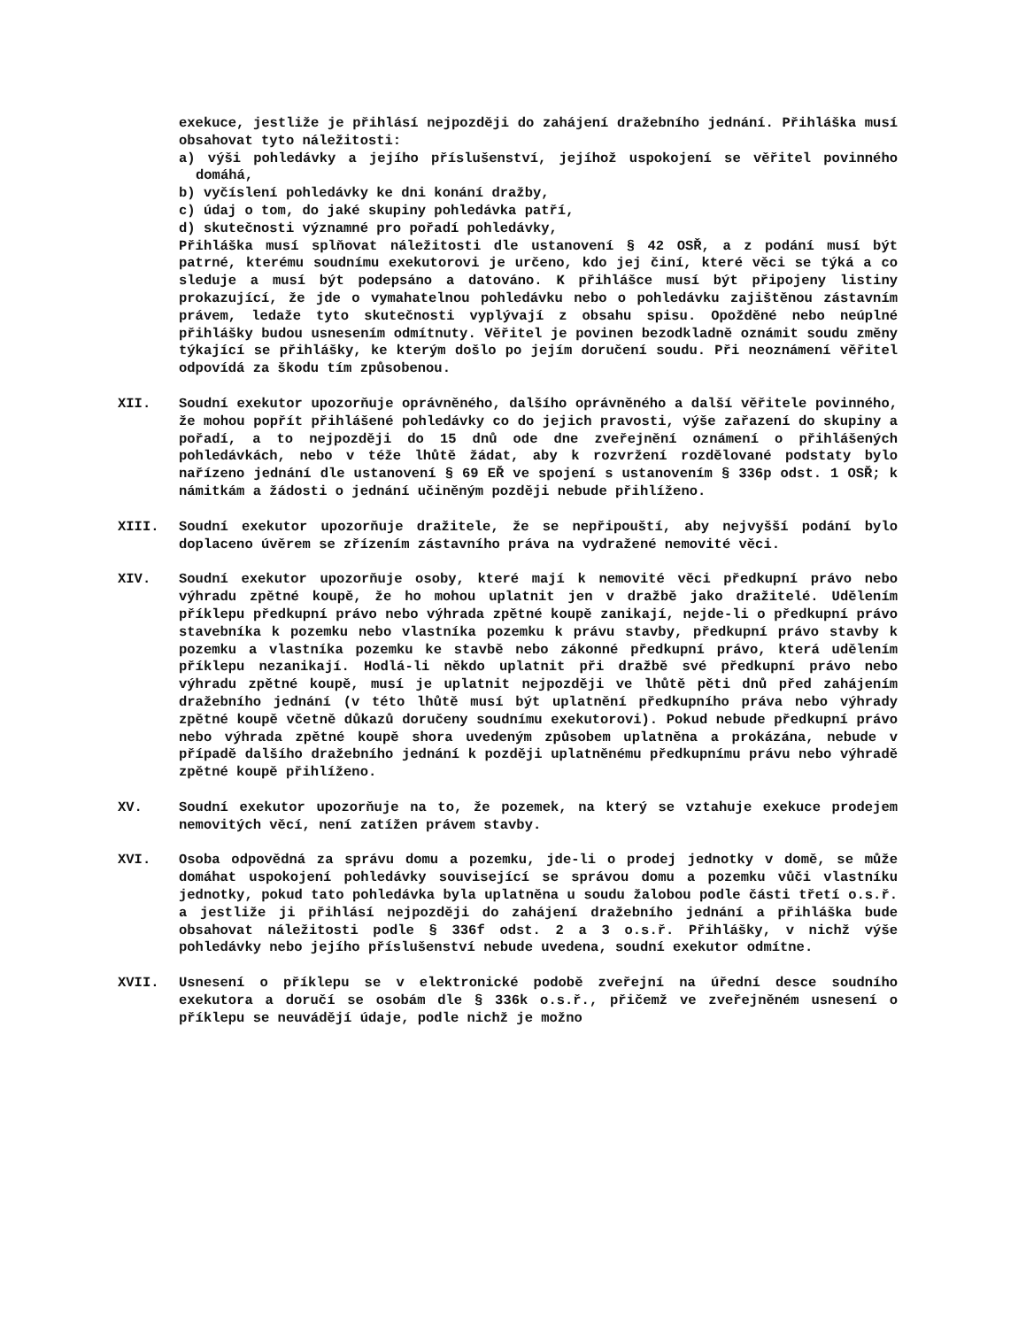exekuce, jestliže je přihlásí nejpozději do zahájení dražebního jednání. Přihláška musí obsahovat tyto náležitosti:
a) výši pohledávky a jejího příslušenství, jejíhož uspokojení se věřitel povinného domáhá,
b) vyčíslení pohledávky ke dni konání dražby,
c) údaj o tom, do jaké skupiny pohledávka patří,
d) skutečnosti významné pro pořadí pohledávky,
Přihláška musí splňovat náležitosti dle ustanovení § 42 OSŘ, a z podání musí být patrné, kterému soudnímu exekutorovi je určeno, kdo jej činí, které věci se týká a co sleduje a musí být podepsáno a datováno. K přihlášce musí být připojeny listiny prokazující, že jde o vymahatelnou pohledávku nebo o pohledávku zajištěnou zástavním právem, ledaže tyto skutečnosti vyplývají z obsahu spisu. Opožděné nebo neúplné přihlášky budou usnesením odmítnuty. Věřitel je povinen bezodkladně oznámit soudu změny týkající se přihlášky, ke kterým došlo po jejím doručení soudu. Při neoznámení věřitel odpovídá za škodu tím způsobenou.
XII. Soudní exekutor upozorňuje oprávněného, dalšího oprávněného a další věřitele povinného, že mohou popřít přihlášené pohledávky co do jejich pravosti, výše zařazení do skupiny a pořadí, a to nejpozději do 15 dnů ode dne zveřejnění oznámení o přihlášených pohledávkách, nebo v téže lhůtě žádat, aby k rozvržení rozdělované podstaty bylo nařízeno jednání dle ustanovení § 69 EŘ ve spojení s ustanovením § 336p odst. 1 OSŘ; k námitkám a žádosti o jednání učiněným později nebude přihlíženo.
XIII. Soudní exekutor upozorňuje dražitele, že se nepřipouští, aby nejvyšší podání bylo doplaceno úvěrem se zřízením zástavního práva na vydražené nemovité věci.
XIV. Soudní exekutor upozorňuje osoby, které mají k nemovité věci předkupní právo nebo výhradu zpětné koupě, že ho mohou uplatnit jen v dražbě jako dražitelé. Udělením příklepu předkupní právo nebo výhrada zpětné koupě zanikají, nejde-li o předkupní právo stavebníka k pozemku nebo vlastníka pozemku k právu stavby, předkupní právo stavby k pozemku a vlastníka pozemku ke stavbě nebo zákonné předkupní právo, která udělením příklepu nezanikají. Hodlá-li někdo uplatnit při dražbě své předkupní právo nebo výhradu zpětné koupě, musí je uplatnit nejpozději ve lhůtě pěti dnů před zahájením dražebního jednání (v této lhůtě musí být uplatnění předkupního práva nebo výhrady zpětné koupě včetně důkazů doručeny soudnímu exekutorovi). Pokud nebude předkupní právo nebo výhrada zpětné koupě shora uvedeným způsobem uplatněna a prokázána, nebude v případě dalšího dražebního jednání k později uplatněnému předkupnímu právu nebo výhradě zpětné koupě přihlíženo.
XV. Soudní exekutor upozorňuje na to, že pozemek, na který se vztahuje exekuce prodejem nemovitých věcí, není zatížen právem stavby.
XVI. Osoba odpovědná za správu domu a pozemku, jde-li o prodej jednotky v domě, se může domáhat uspokojení pohledávky související se správou domu a pozemku vůči vlastníku jednotky, pokud tato pohledávka byla uplatněna u soudu žalobou podle části třetí o.s.ř. a jestliže ji přihlásí nejpozději do zahájení dražebního jednání a přihláška bude obsahovat náležitosti podle § 336f odst. 2 a 3 o.s.ř. Přihlášky, v nichž výše pohledávky nebo jejího příslušenství nebude uvedena, soudní exekutor odmítne.
XVII. Usnesení o příklepu se v elektronické podobě zveřejní na úřední desce soudního exekutora a doručí se osobám dle § 336k o.s.ř., přičemž ve zveřejněném usnesení o příklepu se neuvádějí údaje, podle nichž je možno